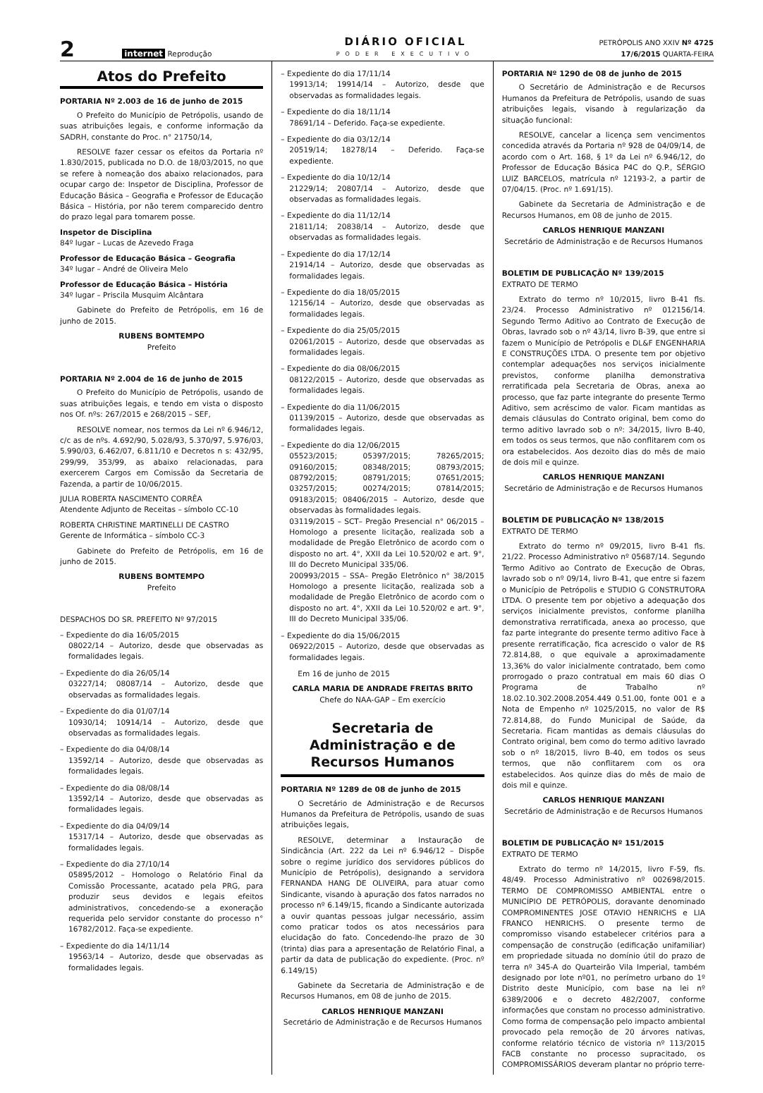2 internet Reprodução
DIÁRIO OFICIAL
PODER EXECUTIVO
PETRÓPOLIS ANO XXIV Nº 4725
17/6/2015 QUARTA-FEIRA
Atos do Prefeito
PORTARIA Nº 2.003 de 16 de junho de 2015
O Prefeito do Município de Petrópolis, usando de suas atribuições legais, e conforme informação da SADRH, constante do Proc. n° 21750/14,
RESOLVE fazer cessar os efeitos da Portaria nº 1.830/2015, publicada no D.O. de 18/03/2015, no que se refere à nomeação dos abaixo relacionados, para ocupar cargo de: Inspetor de Disciplina, Professor de Educação Básica – Geografia e Professor de Educação Básica – História, por não terem comparecido dentro do prazo legal para tomarem posse.
Inspetor de Disciplina
84º lugar – Lucas de Azevedo Fraga
Professor de Educação Básica – Geografia
34º lugar – André de Oliveira Melo
Professor de Educação Básica – História
34º lugar – Priscila Musquim Alcântara
Gabinete do Prefeito de Petrópolis, em 16 de junho de 2015.
RUBENS BOMTEMPO
Prefeito
PORTARIA Nº 2.004 de 16 de junho de 2015
O Prefeito do Município de Petrópolis, usando de suas atribuições legais, e tendo em vista o disposto nos Of. nºs: 267/2015 e 268/2015 – SEF,
RESOLVE nomear, nos termos da Lei nº 6.946/12, c/c as de nºs. 4.692/90, 5.028/93, 5.370/97, 5.976/03, 5.990/03, 6.462/07, 6.811/10 e Decretos n s: 432/95, 299/99, 353/99, as abaixo relacionadas, para exercerem Cargos em Comissão da Secretaria de Fazenda, a partir de 10/06/2015.
JULIA ROBERTA NASCIMENTO CORRÊA
Atendente Adjunto de Receitas – símbolo CC-10
ROBERTA CHRISTINE MARTINELLI DE CASTRO
Gerente de Informática – símbolo CC-3
Gabinete do Prefeito de Petrópolis, em 16 de junho de 2015.
RUBENS BOMTEMPO
Prefeito
DESPACHOS DO SR. PREFEITO Nº 97/2015
– Expediente do dia 16/05/2015
08022/14 – Autorizo, desde que observadas as formalidades legais.
– Expediente do dia 26/05/14
03227/14; 08087/14 – Autorizo, desde que observadas as formalidades legais.
– Expediente do dia 01/07/14
10930/14; 10914/14 – Autorizo, desde que observadas as formalidades legais.
– Expediente do dia 04/08/14
13592/14 – Autorizo, desde que observadas as formalidades legais.
– Expediente do dia 08/08/14
13592/14 – Autorizo, desde que observadas as formalidades legais.
– Expediente do dia 04/09/14
15317/14 – Autorizo, desde que observadas as formalidades legais.
– Expediente do dia 27/10/14
05895/2012 – Homologo o Relatório Final da Comissão Processante, acatado pela PRG, para produzir seus devidos e legais efeitos administrativos, concedendo-se a exoneração requerida pelo servidor constante do processo n° 16782/2012. Faça-se expediente.
– Expediente do dia 14/11/14
19563/14 – Autorizo, desde que observadas as formalidades legais.
– Expediente do dia 17/11/14
19913/14; 19914/14 – Autorizo, desde que observadas as formalidades legais.
– Expediente do dia 18/11/14
78691/14 – Deferido. Faça-se expediente.
– Expediente do dia 03/12/14
20519/14; 18278/14 – Deferido. Faça-se expediente.
– Expediente do dia 10/12/14
21229/14; 20807/14 – Autorizo, desde que observadas as formalidades legais.
– Expediente do dia 11/12/14
21811/14; 20838/14 – Autorizo, desde que observadas as formalidades legais.
– Expediente do dia 17/12/14
21914/14 – Autorizo, desde que observadas as formalidades legais.
– Expediente do dia 18/05/2015
12156/14 – Autorizo, desde que observadas as formalidades legais.
– Expediente do dia 25/05/2015
02061/2015 – Autorizo, desde que observadas as formalidades legais.
– Expediente do dia 08/06/2015
08122/2015 – Autorizo, desde que observadas as formalidades legais.
– Expediente do dia 11/06/2015
01139/2015 – Autorizo, desde que observadas as formalidades legais.
– Expediente do dia 12/06/2015
05523/2015; 05397/2015; 78265/2015; 09160/2015; 08348/2015; 08793/2015; 08792/2015; 08791/2015; 07651/2015; 03257/2015; 00274/2015; 07814/2015; 09183/2015; 08406/2015 – Autorizo, desde que observadas às formalidades legais.
03119/2015 – SCT– Pregão Presencial n° 06/2015 – Homologo a presente licitação, realizada sob a modalidade de Pregão Eletrônico de acordo com o disposto no art. 4°, XXII da Lei 10.520/02 e art. 9°, III do Decreto Municipal 335/06.
200993/2015 – SSA– Pregão Eletrônico n° 38/2015 Homologo a presente licitação, realizada sob a modalidade de Pregão Eletrônico de acordo com o disposto no art. 4°, XXII da Lei 10.520/02 e art. 9°, III do Decreto Municipal 335/06.
– Expediente do dia 15/06/2015
06922/2015 – Autorizo, desde que observadas as formalidades legais.
Em 16 de junho de 2015
CARLA MARIA DE ANDRADE FREITAS BRITO
Chefe do NAA-GAP – Em exercício
Secretaria de Administração e de Recursos Humanos
PORTARIA Nº 1289 de 08 de junho de 2015
O Secretário de Administração e de Recursos Humanos da Prefeitura de Petrópolis, usando de suas atribuições legais,
RESOLVE, determinar a Instauração de Sindicância (Art. 222 da Lei nº 6.946/12 – Dispõe sobre o regime jurídico dos servidores públicos do Município de Petrópolis), designando a servidora FERNANDA HANG DE OLIVEIRA, para atuar como Sindicante, visando à apuração dos fatos narrados no processo nº 6.149/15, ficando a Sindicante autorizada a ouvir quantas pessoas julgar necessário, assim como praticar todos os atos necessários para elucidação do fato. Concedendo-lhe prazo de 30 (trinta) dias para a apresentação de Relatório Final, a partir da data de publicação do expediente. (Proc. nº 6.149/15)
Gabinete da Secretaria de Administração e de Recursos Humanos, em 08 de junho de 2015.
CARLOS HENRIQUE MANZANI
Secretário de Administração e de Recursos Humanos
PORTARIA Nº 1290 de 08 de junho de 2015
O Secretário de Administração e de Recursos Humanos da Prefeitura de Petrópolis, usando de suas atribuições legais, visando à regularização da situação funcional:
RESOLVE, cancelar a licença sem vencimentos concedida através da Portaria nº 928 de 04/09/14, de acordo com o Art. 168, § 1º da Lei nº 6.946/12, do Professor de Educação Básica P4C do Q.P., SÉRGIO LUIZ BARCELOS, matrícula nº 12193-2, a partir de 07/04/15. (Proc. nº 1.691/15).
Gabinete da Secretaria de Administração e de Recursos Humanos, em 08 de junho de 2015.
CARLOS HENRIQUE MANZANI
Secretário de Administração e de Recursos Humanos
BOLETIM DE PUBLICAÇÃO Nº 139/2015
EXTRATO DE TERMO
Extrato do termo nº 10/2015, livro B-41 fls. 23/24. Processo Administrativo nº 012156/14. Segundo Termo Aditivo ao Contrato de Execução de Obras, lavrado sob o nº 43/14, livro B-39, que entre si fazem o Município de Petrópolis e DL&F ENGENHARIA E CONSTRUÇÕES LTDA. O presente tem por objetivo contemplar adequações nos serviços inicialmente previstos, conforme planilha demonstrativa rerratificada pela Secretaria de Obras, anexa ao processo, que faz parte integrante do presente Termo Aditivo, sem acréscimo de valor. Ficam mantidas as demais cláusulas do Contrato original, bem como do termo aditivo lavrado sob o nº: 34/2015, livro B-40, em todos os seus termos, que não conflitarem com os ora estabelecidos. Aos dezoito dias do mês de maio de dois mil e quinze.
CARLOS HENRIQUE MANZANI
Secretário de Administração e de Recursos Humanos
BOLETIM DE PUBLICAÇÃO Nº 138/2015
EXTRATO DE TERMO
Extrato do termo nº 09/2015, livro B-41 fls. 21/22. Processo Administrativo nº 05687/14. Segundo Termo Aditivo ao Contrato de Execução de Obras, lavrado sob o nº 09/14, livro B-41, que entre si fazem o Município de Petrópolis e STUDIO G CONSTRUTORA LTDA. O presente tem por objetivo a adequação dos serviços inicialmente previstos, conforme planilha demonstrativa rerratificada, anexa ao processo, que faz parte integrante do presente termo aditivo Face à presente rerratificação, fica acrescido o valor de R$ 72.814,88, o que equivale a aproximadamente 13,36% do valor inicialmente contratado, bem como prorrogado o prazo contratual em mais 60 dias O Programa de Trabalho nº 18.02.10.302.2008.2054.449 0.51.00, fonte 001 e a Nota de Empenho nº 1025/2015, no valor de R$ 72.814,88, do Fundo Municipal de Saúde, da Secretaria. Ficam mantidas as demais cláusulas do Contrato original, bem como do termo aditivo lavrado sob o nº 18/2015, livro B-40, em todos os seus termos, que não conflitarem com os ora estabelecidos. Aos quinze dias do mês de maio de dois mil e quinze.
CARLOS HENRIQUE MANZANI
Secretário de Administração e de Recursos Humanos
BOLETIM DE PUBLICAÇÃO Nº 151/2015
EXTRATO DE TERMO
Extrato do termo nº 14/2015, livro F-59, fls. 48/49. Processo Administrativo nº 002698/2015. TERMO DE COMPROMISSO AMBIENTAL entre o MUNICÍPIO DE PETRÓPOLIS, doravante denominado COMPROMINENTES JOSE OTAVIO HENRICHS e LIA FRANCO HENRICHS. O presente termo de compromisso visando estabelecer critérios para a compensação de construção (edificação unifamiliar) em propriedade situada no domínio útil do prazo de terra nº 345-A do Quarteirão Vila Imperial, também designado por lote nº01, no perímetro urbano do 1º Distrito deste Município, com base na lei nº 6389/2006 e o decreto 482/2007, conforme informações que constam no processo administrativo. Como forma de compensação pelo impacto ambiental provocado pela remoção de 20 árvores nativas, conforme relatório técnico de vistoria nº 113/2015 FACB constante no processo supracitado, os COMPROMISSÁRIOS deveram plantar no próprio terre-